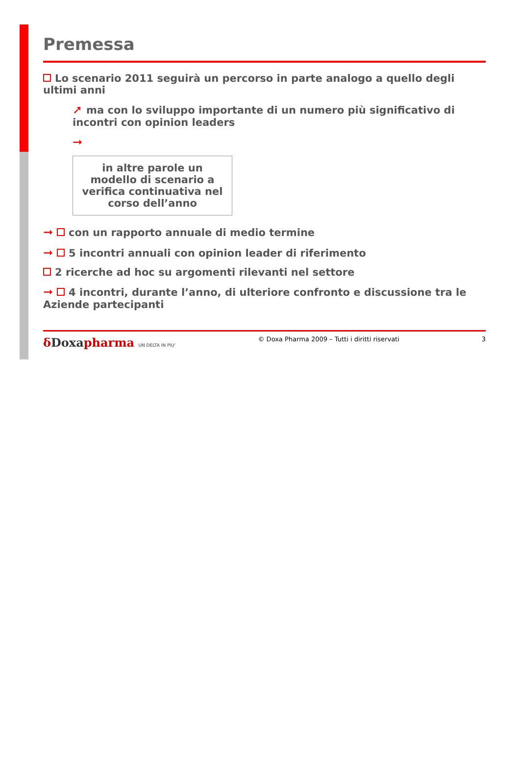Premessa
Lo scenario 2011 seguirà un percorso in parte analogo a quello degli ultimi anni
➚ ma con lo sviluppo importante di un numero più significativo di incontri con opinion leaders
➞
in altre parole un modello di scenario a verifica continuativa nel corso dell’anno
➞ con un rapporto annuale di medio termine
➞ 5 incontri annuali con opinion leader di riferimento
2 ricerche ad hoc su argomenti rilevanti nel settore
➞ 4 incontri, durante l’anno, di ulteriore confronto e discussione tra le Aziende partecipanti
δ Doxapharma UN DELTA IN PIU’
© Doxa Pharma 2009 – Tutti i diritti riservati
3